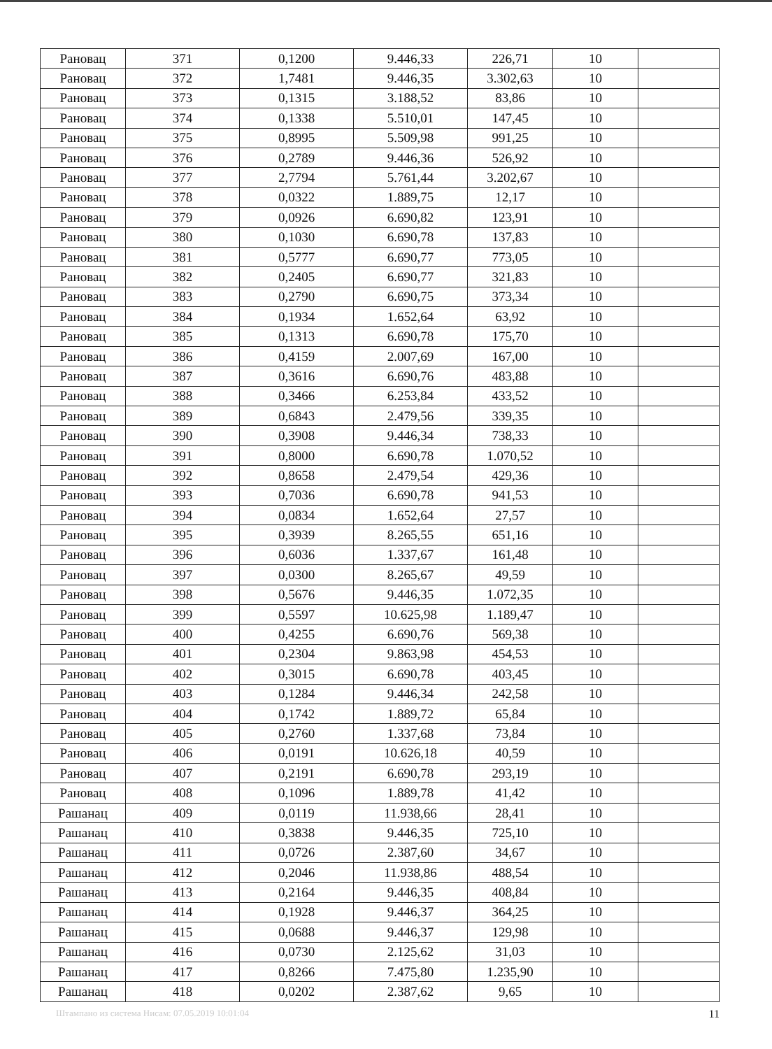| Рановац | 371 | 0,1200 | 9.446,33 | 226,71 | 10 | |
| Рановац | 372 | 1,7481 | 9.446,35 | 3.302,63 | 10 | |
| Рановац | 373 | 0,1315 | 3.188,52 | 83,86 | 10 | |
| Рановац | 374 | 0,1338 | 5.510,01 | 147,45 | 10 | |
| Рановац | 375 | 0,8995 | 5.509,98 | 991,25 | 10 | |
| Рановац | 376 | 0,2789 | 9.446,36 | 526,92 | 10 | |
| Рановац | 377 | 2,7794 | 5.761,44 | 3.202,67 | 10 | |
| Рановац | 378 | 0,0322 | 1.889,75 | 12,17 | 10 | |
| Рановац | 379 | 0,0926 | 6.690,82 | 123,91 | 10 | |
| Рановац | 380 | 0,1030 | 6.690,78 | 137,83 | 10 | |
| Рановац | 381 | 0,5777 | 6.690,77 | 773,05 | 10 | |
| Рановац | 382 | 0,2405 | 6.690,77 | 321,83 | 10 | |
| Рановац | 383 | 0,2790 | 6.690,75 | 373,34 | 10 | |
| Рановац | 384 | 0,1934 | 1.652,64 | 63,92 | 10 | |
| Рановац | 385 | 0,1313 | 6.690,78 | 175,70 | 10 | |
| Рановац | 386 | 0,4159 | 2.007,69 | 167,00 | 10 | |
| Рановац | 387 | 0,3616 | 6.690,76 | 483,88 | 10 | |
| Рановац | 388 | 0,3466 | 6.253,84 | 433,52 | 10 | |
| Рановац | 389 | 0,6843 | 2.479,56 | 339,35 | 10 | |
| Рановац | 390 | 0,3908 | 9.446,34 | 738,33 | 10 | |
| Рановац | 391 | 0,8000 | 6.690,78 | 1.070,52 | 10 | |
| Рановац | 392 | 0,8658 | 2.479,54 | 429,36 | 10 | |
| Рановац | 393 | 0,7036 | 6.690,78 | 941,53 | 10 | |
| Рановац | 394 | 0,0834 | 1.652,64 | 27,57 | 10 | |
| Рановац | 395 | 0,3939 | 8.265,55 | 651,16 | 10 | |
| Рановац | 396 | 0,6036 | 1.337,67 | 161,48 | 10 | |
| Рановац | 397 | 0,0300 | 8.265,67 | 49,59 | 10 | |
| Рановац | 398 | 0,5676 | 9.446,35 | 1.072,35 | 10 | |
| Рановац | 399 | 0,5597 | 10.625,98 | 1.189,47 | 10 | |
| Рановац | 400 | 0,4255 | 6.690,76 | 569,38 | 10 | |
| Рановац | 401 | 0,2304 | 9.863,98 | 454,53 | 10 | |
| Рановац | 402 | 0,3015 | 6.690,78 | 403,45 | 10 | |
| Рановац | 403 | 0,1284 | 9.446,34 | 242,58 | 10 | |
| Рановац | 404 | 0,1742 | 1.889,72 | 65,84 | 10 | |
| Рановац | 405 | 0,2760 | 1.337,68 | 73,84 | 10 | |
| Рановац | 406 | 0,0191 | 10.626,18 | 40,59 | 10 | |
| Рановац | 407 | 0,2191 | 6.690,78 | 293,19 | 10 | |
| Рановац | 408 | 0,1096 | 1.889,78 | 41,42 | 10 | |
| Рашанац | 409 | 0,0119 | 11.938,66 | 28,41 | 10 | |
| Рашанац | 410 | 0,3838 | 9.446,35 | 725,10 | 10 | |
| Рашанац | 411 | 0,0726 | 2.387,60 | 34,67 | 10 | |
| Рашанац | 412 | 0,2046 | 11.938,86 | 488,54 | 10 | |
| Рашанац | 413 | 0,2164 | 9.446,35 | 408,84 | 10 | |
| Рашанац | 414 | 0,1928 | 9.446,37 | 364,25 | 10 | |
| Рашанац | 415 | 0,0688 | 9.446,37 | 129,98 | 10 | |
| Рашанац | 416 | 0,0730 | 2.125,62 | 31,03 | 10 | |
| Рашанац | 417 | 0,8266 | 7.475,80 | 1.235,90 | 10 | |
| Рашанац | 418 | 0,0202 | 2.387,62 | 9,65 | 10 | |
Штампано из система Нисам: 07.05.2019 10:01:04 11